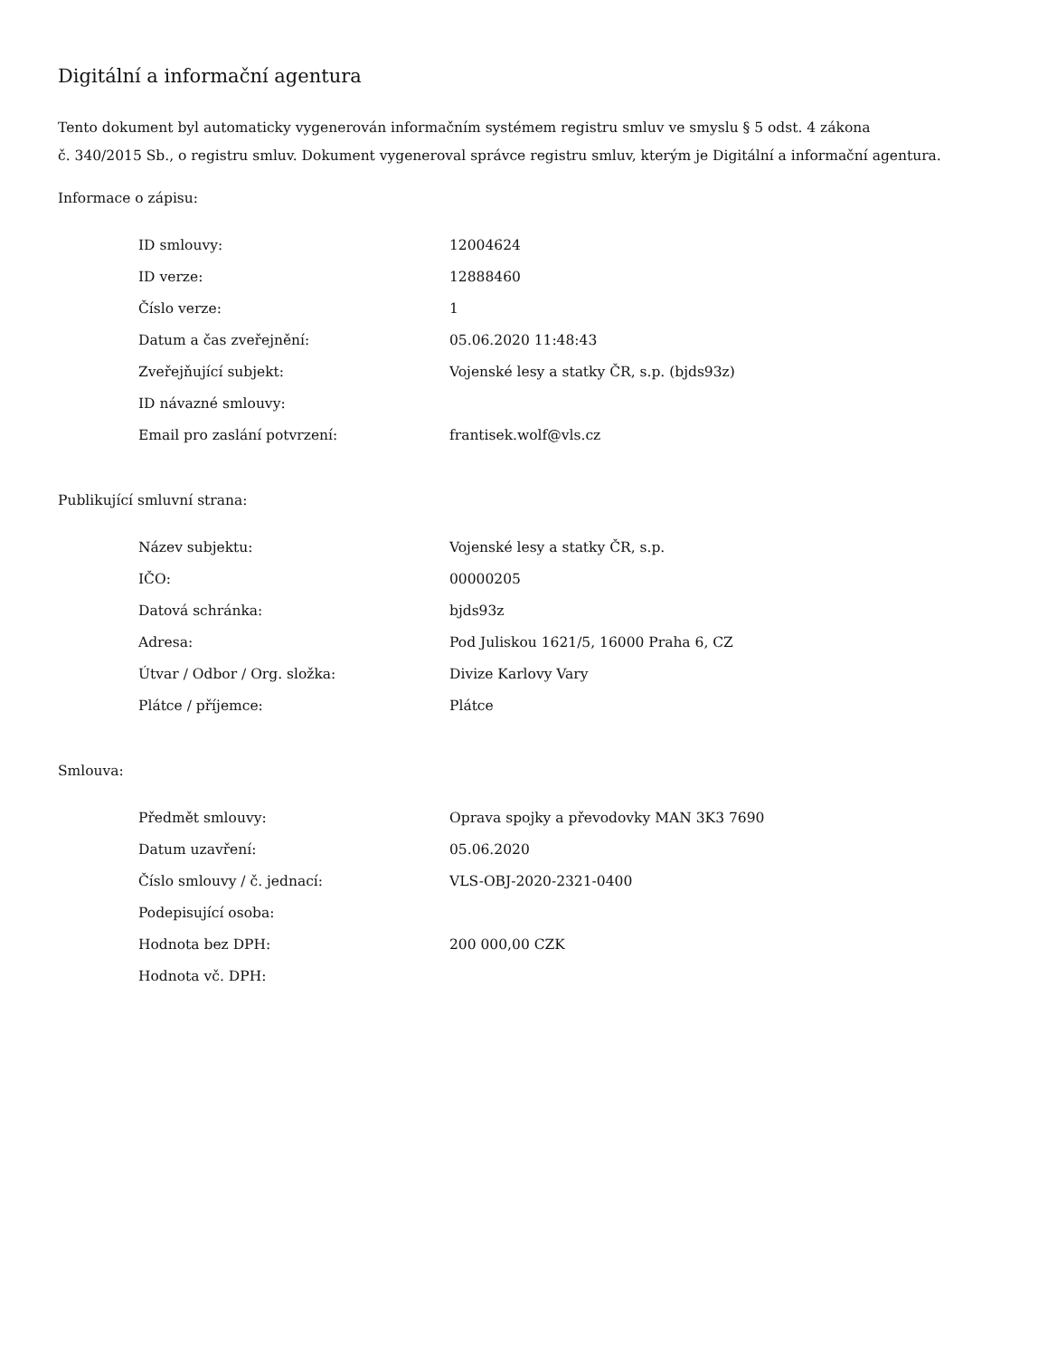Digitální a informační agentura
Tento dokument byl automaticky vygenerován informačním systémem registru smluv ve smyslu § 5 odst. 4 zákona
č. 340/2015 Sb., o registru smluv. Dokument vygeneroval správce registru smluv, kterým je Digitální a informační agentura.
Informace o zápisu:
| ID smlouvy: | 12004624 |
| ID verze: | 12888460 |
| Číslo verze: | 1 |
| Datum a čas zveřejnění: | 05.06.2020 11:48:43 |
| Zveřejňující subjekt: | Vojenské lesy a statky ČR, s.p. (bjds93z) |
| ID návazné smlouvy: | |
| Email pro zaslání potvrzení: | frantisek.wolf@vls.cz |
Publikující smluvní strana:
| Název subjektu: | Vojenské lesy a statky ČR, s.p. |
| IČO: | 00000205 |
| Datová schránka: | bjds93z |
| Adresa: | Pod Juliskou 1621/5, 16000 Praha 6, CZ |
| Útvar / Odbor / Org. složka: | Divize Karlovy Vary |
| Plátce / příjemce: | Plátce |
Smlouva:
| Předmět smlouvy: | Oprava spojky a převodovky MAN 3K3 7690 |
| Datum uzavření: | 05.06.2020 |
| Číslo smlouvy / č. jednací: | VLS-OBJ-2020-2321-0400 |
| Podepisující osoba: | |
| Hodnota bez DPH: | 200 000,00 CZK |
| Hodnota vč. DPH: | |